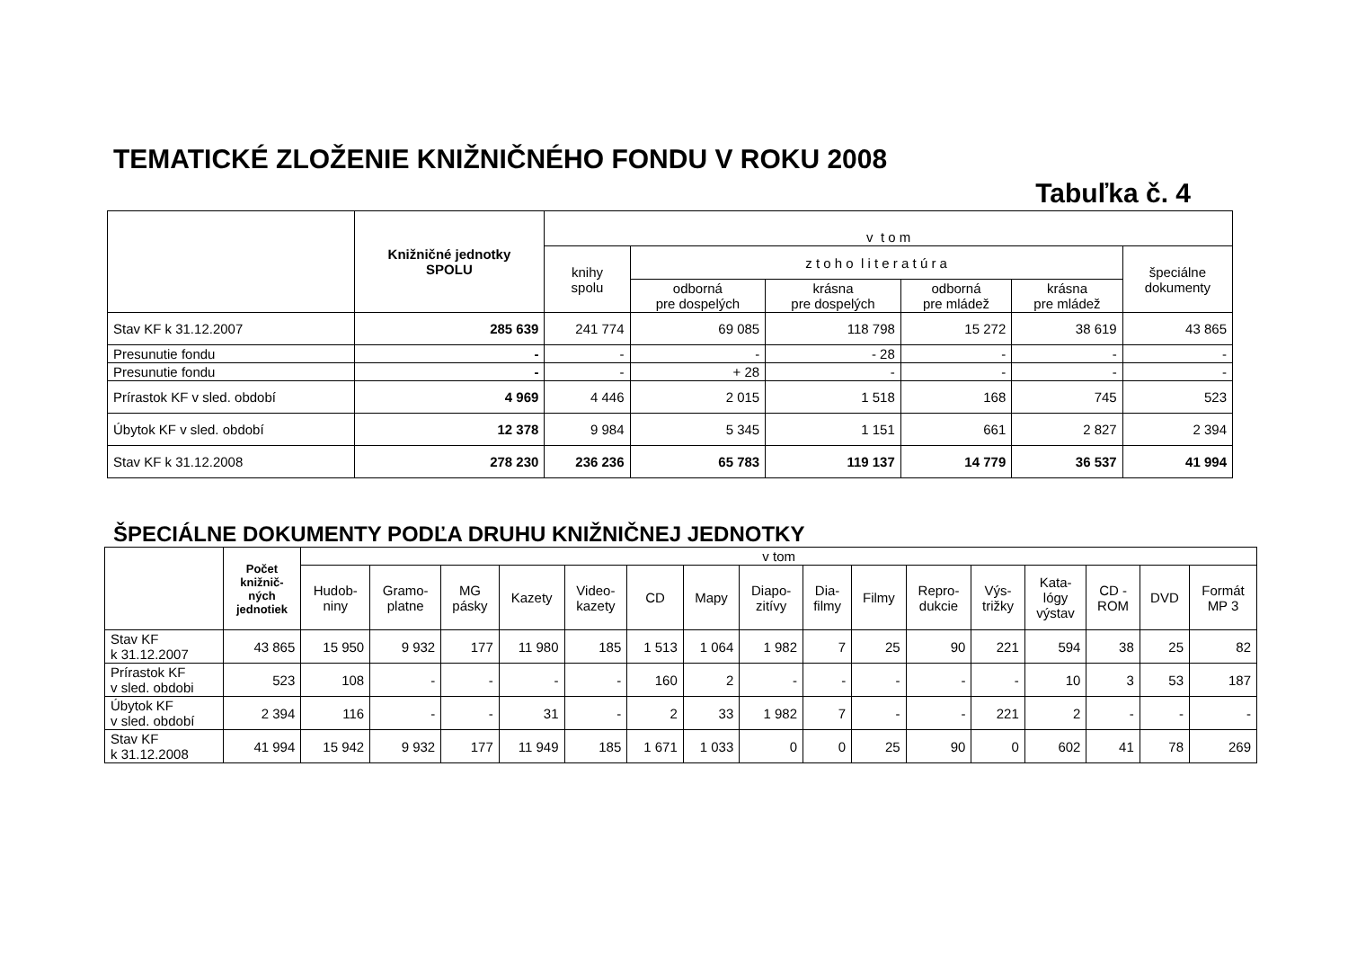TEMATICKÉ ZLOŽENIE KNIŽNIČNÉHO FONDU V ROKU 2008
Tabuľka č. 4
| | Knižničné jednotky SPOLU | v t o m | | | | | |
| --- | --- | --- | --- | --- | --- | --- | --- |
| | | knihy spolu | z t o h o l i t e r a t ú r a | | | | špeciálne dokumenty |
| | | | odborná pre dospelých | krásna pre dospelých | odborná pre mládež | krásna pre mládež | |
| Stav KF k 31.12.2007 | 285 639 | 241 774 | 69 085 | 118 798 | 15 272 | 38 619 | 43 865 |
| Presunutie fondu | - | - | - | - 28 | - | - | - |
| Presunutie fondu | - | - | + 28 | - | - | - | - |
| Prírastok KF v sled. období | 4 969 | 4 446 | 2 015 | 1 518 | 168 | 745 | 523 |
| Úbytok KF v sled. období | 12 378 | 9 984 | 5 345 | 1 151 | 661 | 2 827 | 2 394 |
| Stav KF k 31.12.2008 | 278 230 | 236 236 | 65 783 | 119 137 | 14 779 | 36 537 | 41 994 |
ŠPECIÁLNE DOKUMENTY PODĽA DRUHU KNIŽNIČNEJ JEDNOTKY
| | Počet knižnič- ných jednotiek | v tom | | | | | | | | | | | | | | | |
| --- | --- | --- | --- | --- | --- | --- | --- | --- | --- | --- | --- | --- | --- | --- | --- | --- | --- |
| | | Hudob- niny | Gramo- platne | MG pásky | Kazety | Video- kazety | CD | Mapy | Diapo- zitívy | Dia- filmy | Filmy | Repro- dukcie | Výs- trižky | Kata- lógy výstav | CD - ROM | DVD | Formát MP 3 |
| Stav KF k 31.12.2007 | 43 865 | 15 950 | 9 932 | 177 | 11 980 | 185 | 1 513 | 1 064 | 1 982 | 7 | 25 | 90 | 221 | 594 | 38 | 25 | 82 |
| Prírastok KF v sled. obdobi | 523 | 108 | - | - | - | - | 160 | 2 | - | - | - | - | - | 10 | 3 | 53 | 187 |
| Úbytok KF v sled. období | 2 394 | 116 | - | - | 31 | - | 2 | 33 | 1 982 | 7 | - | - | 221 | 2 | - | - | - |
| Stav KF k 31.12.2008 | 41 994 | 15 942 | 9 932 | 177 | 11 949 | 185 | 1 671 | 1 033 | 0 | 0 | 25 | 90 | 0 | 602 | 41 | 78 | 269 |